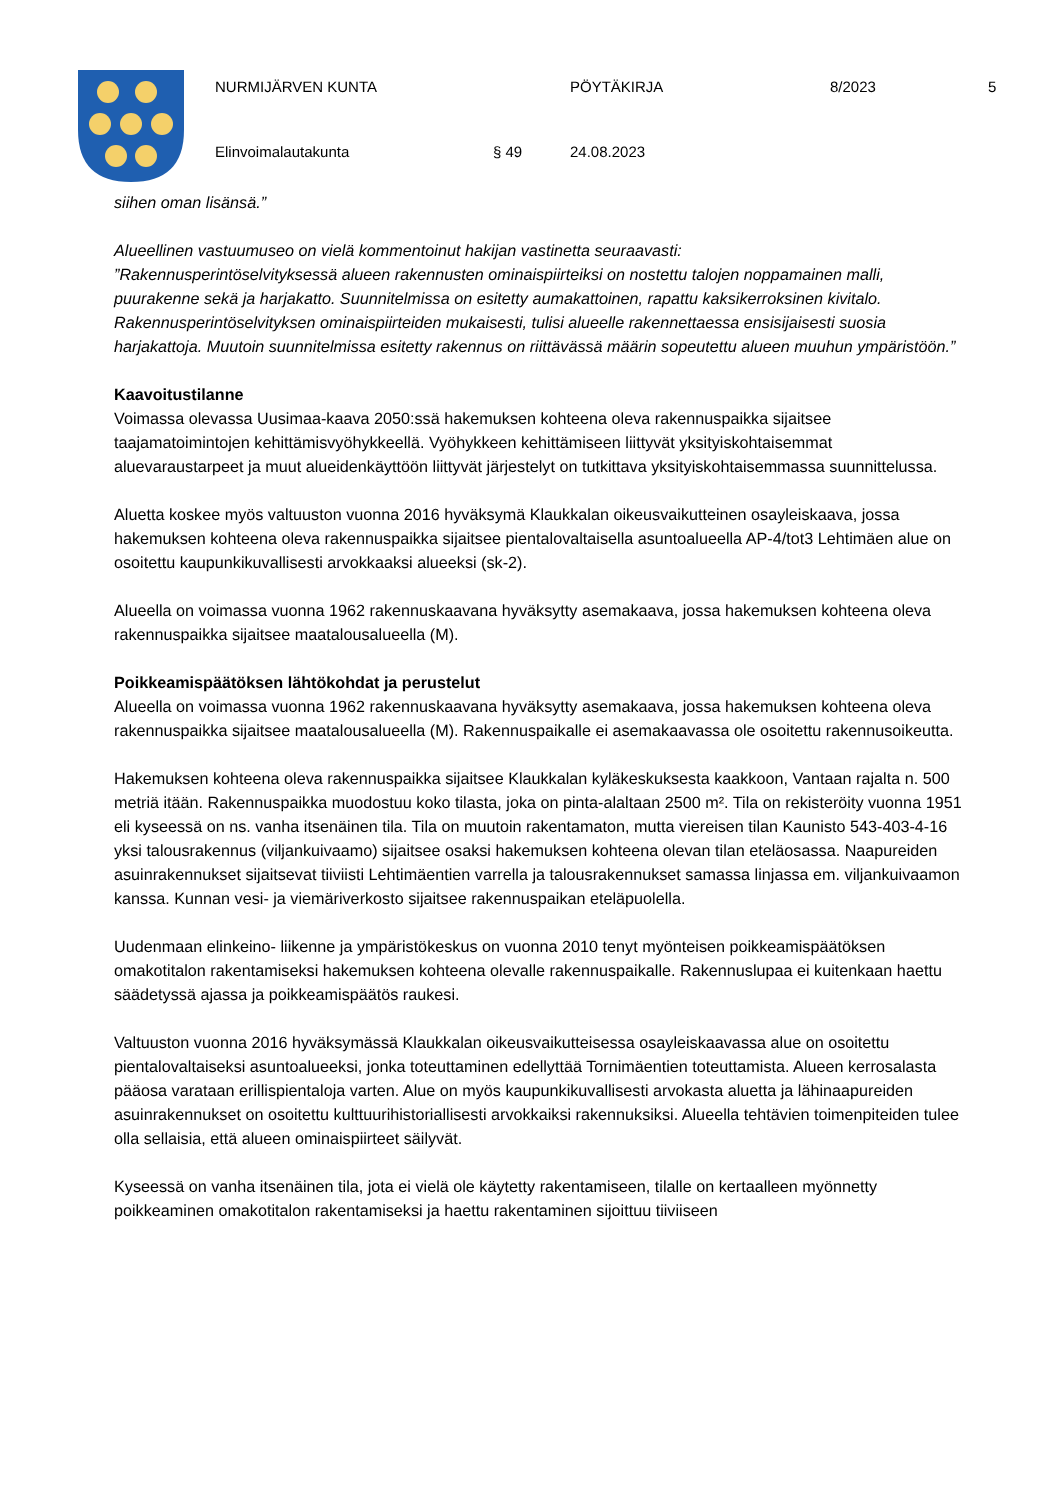NURMIJÄRVEN KUNTA PÖYTÄKIRJA 8/2023 5
Elinvoimalautakunta § 49 24.08.2023
siihen oman lisänsä.”
Alueellinen vastuumuseo on vielä kommentoinut hakijan vastinetta seuraavasti:
”Rakennusperintöselvityksessä alueen rakennusten ominaispiirteiksi on nostettu talojen noppamainen malli, puurakenne sekä ja harjakatto. Suunnitelmissa on esitetty aumakattoinen, rapattu kaksikerroksinen kivitalo. Rakennusperintöselvityksen ominaispiirteiden mukaisesti, tulisi alueelle rakennettaessa ensisijaisesti suosia harjakattoja. Muutoin suunnitelmissa esitetty rakennus on riittävässä määrin sopeutettu alueen muuhun ympäristöön.”
Kaavoitustilanne
Voimassa olevassa Uusimaa-kaava 2050:ssä hakemuksen kohteena oleva rakennuspaikka sijaitsee taajamatoimintojen kehittämisvyöhykkeellä. Vyöhykkeen kehittämiseen liittyvät yksityiskohtaisemmat aluevaraustarpeet ja muut alueidenkäyttöön liittyvät järjestelyt on tutkittava yksityiskohtaisemmassa suunnittelussa.
Aluetta koskee myös valtuuston vuonna 2016 hyväksymä Klaukkalan oikeusvaikutteinen osayleiskaava, jossa hakemuksen kohteena oleva rakennuspaikka sijaitsee pientalovaltaisella asuntoalueella AP-4/tot3 Lehtimäen alue on osoitettu kaupunkikuvallisesti arvokkaaksi alueeksi (sk-2).
Alueella on voimassa vuonna 1962 rakennuskaavana hyväksytty asemakaava, jossa hakemuksen kohteena oleva rakennuspaikka sijaitsee maatalousalueella (M).
Poikkeamispäätöksen lähtökohdat ja perustelut
Alueella on voimassa vuonna 1962 rakennuskaavana hyväksytty asemakaava, jossa hakemuksen kohteena oleva rakennuspaikka sijaitsee maatalousalueella (M). Rakennuspaikalle ei asemakaavassa ole osoitettu rakennusoikeutta.
Hakemuksen kohteena oleva rakennuspaikka sijaitsee Klaukkalan kyläkeskuksesta kaakkoon, Vantaan rajalta n. 500 metriä itään. Rakennuspaikka muodostuu koko tilasta, joka on pinta-alaltaan 2500 m². Tila on rekisteröity vuonna 1951 eli kyseessä on ns. vanha itsenäinen tila. Tila on muutoin rakentamaton, mutta viereisen tilan Kaunisto 543-403-4-16 yksi talousrakennus (viljankuivaamo) sijaitsee osaksi hakemuksen kohteena olevan tilan eteläosassa. Naapureiden asuinrakennukset sijaitsevat tiiviisti Lehtimäentien varrella ja talousrakennukset samassa linjassa em. viljankuivaamon kanssa. Kunnan vesi- ja viemäriverkosto sijaitsee rakennuspaikan eteläpuolella.
Uudenmaan elinkeino- liikenne ja ympäristökeskus on vuonna 2010 tenyt myönteisen poikkeamispäätöksen omakotitalon rakentamiseksi hakemuksen kohteena olevalle rakennuspaikalle. Rakennuslupaa ei kuitenkaan haettu säädetyssä ajassa ja poikkeamispäätös raukesi.
Valtuuston vuonna 2016 hyväksymässä Klaukkalan oikeusvaikutteisessa osayleiskaavassa alue on osoitettu pientalovaltaiseksi asuntoalueeksi, jonka toteuttaminen edellyttää Tornimäentien toteuttamista. Alueen kerrosalasta pääosa varataan erillispientaloja varten. Alue on myös kaupunkikuvallisesti arvokasta aluetta ja lähinaapureiden asuinrakennukset on osoitettu kulttuurihistoriallisesti arvokkaiksi rakennuksiksi. Alueella tehtävien toimenpiteiden tulee olla sellaisia, että alueen ominaispiirteet säilyvät.
Kyseessä on vanha itsenäinen tila, jota ei vielä ole käytetty rakentamiseen, tilalle on kertaalleen myönnetty poikkeaminen omakotitalon rakentamiseksi ja haettu rakentaminen sijoittuu tiiviiseen